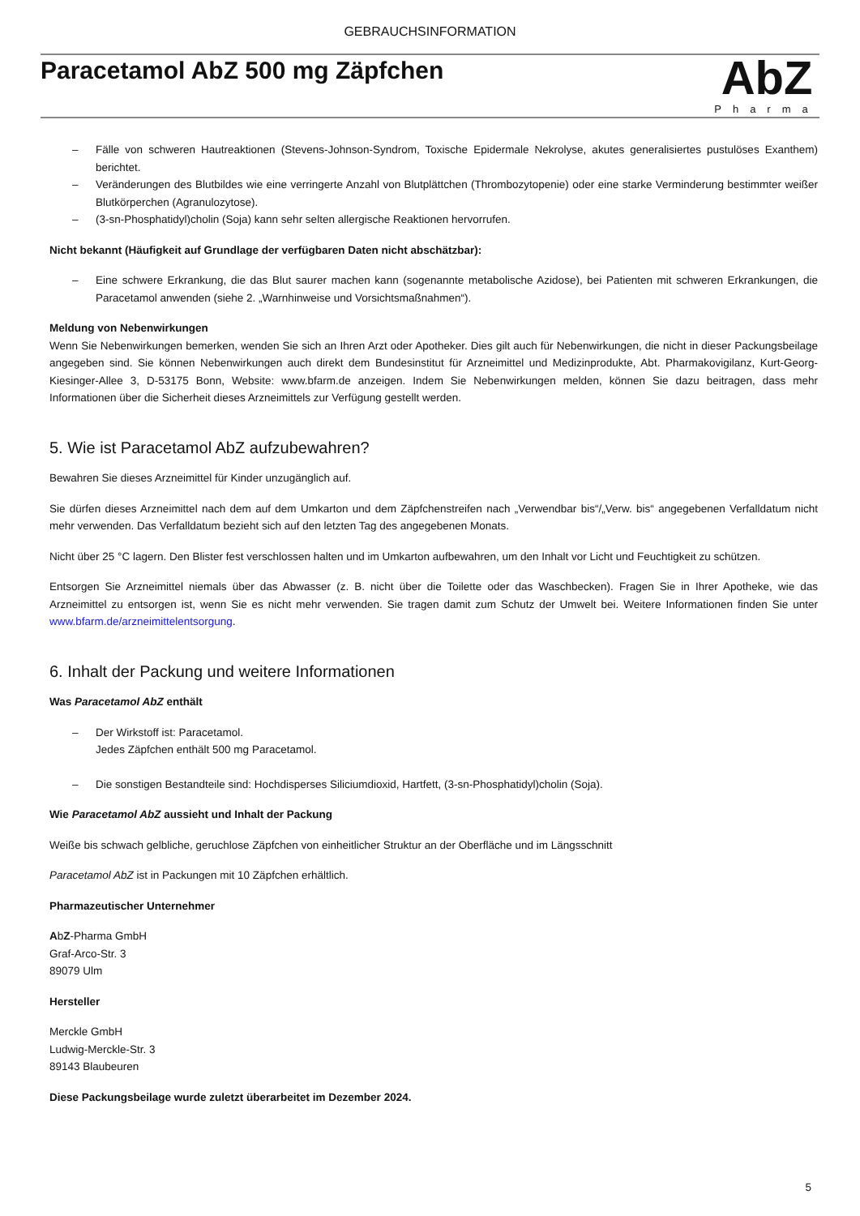GEBRAUCHSINFORMATION
Paracetamol AbZ 500 mg Zäpfchen
AbZ
Pharma
– Fälle von schweren Hautreaktionen (Stevens-Johnson-Syndrom, Toxische Epidermale Nekrolyse, akutes generalisiertes pustulöses Exanthem) berichtet.
– Veränderungen des Blutbildes wie eine verringerte Anzahl von Blutplättchen (Thrombozytopenie) oder eine starke Verminderung bestimmter weißer Blutkörperchen (Agranulozytose).
– (3-sn-Phosphatidyl)cholin (Soja) kann sehr selten allergische Reaktionen hervorrufen.
Nicht bekannt (Häufigkeit auf Grundlage der verfügbaren Daten nicht abschätzbar):
– Eine schwere Erkrankung, die das Blut saurer machen kann (sogenannte metabolische Azidose), bei Patienten mit schweren Erkrankungen, die Paracetamol anwenden (siehe 2. „Warnhinweise und Vorsichtsmaßnahmen“).
Meldung von Nebenwirkungen
Wenn Sie Nebenwirkungen bemerken, wenden Sie sich an Ihren Arzt oder Apotheker. Dies gilt auch für Nebenwirkungen, die nicht in dieser Packungsbeilage angegeben sind. Sie können Nebenwirkungen auch direkt dem Bundesinstitut für Arzneimittel und Medizinprodukte, Abt. Pharmakovigilanz, Kurt-Georg-Kiesinger-Allee 3, D-53175 Bonn, Website: www.bfarm.de anzeigen. Indem Sie Nebenwirkungen melden, können Sie dazu beitragen, dass mehr Informationen über die Sicherheit dieses Arzneimittels zur Verfügung gestellt werden.
5. Wie ist Paracetamol AbZ aufzubewahren?
Bewahren Sie dieses Arzneimittel für Kinder unzugänglich auf.
Sie dürfen dieses Arzneimittel nach dem auf dem Umkarton und dem Zäpfchenstreifen nach „Verwendbar bis“/„Verw. bis“ angegebenen Verfalldatum nicht mehr verwenden. Das Verfalldatum bezieht sich auf den letzten Tag des angegebenen Monats.
Nicht über 25 °C lagern. Den Blister fest verschlossen halten und im Umkarton aufbewahren, um den Inhalt vor Licht und Feuchtigkeit zu schützen.
Entsorgen Sie Arzneimittel niemals über das Abwasser (z. B. nicht über die Toilette oder das Waschbecken). Fragen Sie in Ihrer Apotheke, wie das Arzneimittel zu entsorgen ist, wenn Sie es nicht mehr verwenden. Sie tragen damit zum Schutz der Umwelt bei. Weitere Informationen finden Sie unter www.bfarm.de/arzneimittelentsorgung.
6. Inhalt der Packung und weitere Informationen
Was Paracetamol AbZ enthält
– Der Wirkstoff ist: Paracetamol.
Jedes Zäpfchen enthält 500 mg Paracetamol.
– Die sonstigen Bestandteile sind: Hochdisperses Siliciumdioxid, Hartfett, (3-sn-Phosphatidyl)cholin (Soja).
Wie Paracetamol AbZ aussieht und Inhalt der Packung
Weiße bis schwach gelbliche, geruchlose Zäpfchen von einheitlicher Struktur an der Oberfläche und im Längsschnitt
Paracetamol AbZ ist in Packungen mit 10 Zäpfchen erhältlich.
Pharmazeutischer Unternehmer
AbZ-Pharma GmbH
Graf-Arco-Str. 3
89079 Ulm
Hersteller
Merckle GmbH
Ludwig-Merckle-Str. 3
89143 Blaubeuren
Diese Packungsbeilage wurde zuletzt überarbeitet im Dezember 2024.
5